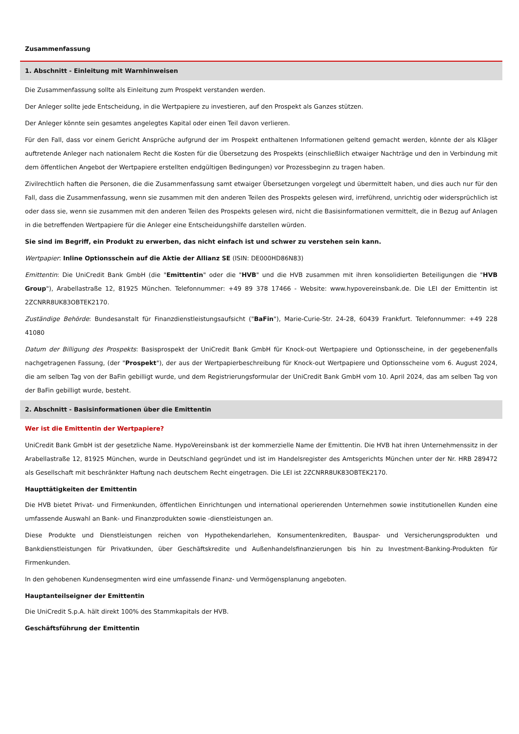Zusammenfassung
1. Abschnitt - Einleitung mit Warnhinweisen
Die Zusammenfassung sollte als Einleitung zum Prospekt verstanden werden.
Der Anleger sollte jede Entscheidung, in die Wertpapiere zu investieren, auf den Prospekt als Ganzes stützen.
Der Anleger könnte sein gesamtes angelegtes Kapital oder einen Teil davon verlieren.
Für den Fall, dass vor einem Gericht Ansprüche aufgrund der im Prospekt enthaltenen Informationen geltend gemacht werden, könnte der als Kläger auftretende Anleger nach nationalem Recht die Kosten für die Übersetzung des Prospekts (einschließlich etwaiger Nachträge und den in Verbindung mit dem öffentlichen Angebot der Wertpapiere erstellten endgültigen Bedingungen) vor Prozessbeginn zu tragen haben.
Zivilrechtlich haften die Personen, die die Zusammenfassung samt etwaiger Übersetzungen vorgelegt und übermittelt haben, und dies auch nur für den Fall, dass die Zusammenfassung, wenn sie zusammen mit den anderen Teilen des Prospekts gelesen wird, irreführend, unrichtig oder widersprüchlich ist oder dass sie, wenn sie zusammen mit den anderen Teilen des Prospekts gelesen wird, nicht die Basisinformationen vermittelt, die in Bezug auf Anlagen in die betreffenden Wertpapiere für die Anleger eine Entscheidungshilfe darstellen würden.
Sie sind im Begriff, ein Produkt zu erwerben, das nicht einfach ist und schwer zu verstehen sein kann.
Wertpapier: Inline Optionsschein auf die Aktie der Allianz SE (ISIN: DE000HD86N83)
Emittentin: Die UniCredit Bank GmbH (die "Emittentin" oder die "HVB" und die HVB zusammen mit ihren konsolidierten Beteiligungen die "HVB Group"), Arabellastraße 12, 81925 München. Telefonnummer: +49 89 378 17466 - Website: www.hypovereinsbank.de. Die LEI der Emittentin ist 2ZCNRR8UK83OBTEK2170.
Zuständige Behörde: Bundesanstalt für Finanzdienstleistungsaufsicht ("BaFin"), Marie-Curie-Str. 24-28, 60439 Frankfurt. Telefonnummer: +49 228 41080
Datum der Billigung des Prospekts: Basisprospekt der UniCredit Bank GmbH für Knock-out Wertpapiere und Optionsscheine, in der gegebenenfalls nachgetragenen Fassung, (der "Prospekt"), der aus der Wertpapierbeschreibung für Knock-out Wertpapiere und Optionsscheine vom 6. August 2024, die am selben Tag von der BaFin gebilligt wurde, und dem Registrierungsformular der UniCredit Bank GmbH vom 10. April 2024, das am selben Tag von der BaFin gebilligt wurde, besteht.
2. Abschnitt - Basisinformationen über die Emittentin
Wer ist die Emittentin der Wertpapiere?
UniCredit Bank GmbH ist der gesetzliche Name. HypoVereinsbank ist der kommerzielle Name der Emittentin. Die HVB hat ihren Unternehmenssitz in der Arabellastraße 12, 81925 München, wurde in Deutschland gegründet und ist im Handelsregister des Amtsgerichts München unter der Nr. HRB 289472 als Gesellschaft mit beschränkter Haftung nach deutschem Recht eingetragen. Die LEI ist 2ZCNRR8UK83OBTEK2170.
Haupttätigkeiten der Emittentin
Die HVB bietet Privat- und Firmenkunden, öffentlichen Einrichtungen und international operierenden Unternehmen sowie institutionellen Kunden eine umfassende Auswahl an Bank- und Finanzprodukten sowie -dienstleistungen an.
Diese Produkte und Dienstleistungen reichen von Hypothekendarlehen, Konsumentenkrediten, Bauspar- und Versicherungsprodukten und Bankdienstleistungen für Privatkunden, über Geschäftskredite und Außenhandelsfinanzierungen bis hin zu Investment-Banking-Produkten für Firmenkunden.
In den gehobenen Kundensegmenten wird eine umfassende Finanz- und Vermögensplanung angeboten.
Hauptanteilseigner der Emittentin
Die UniCredit S.p.A. hält direkt 100% des Stammkapitals der HVB.
Geschäftsführung der Emittentin